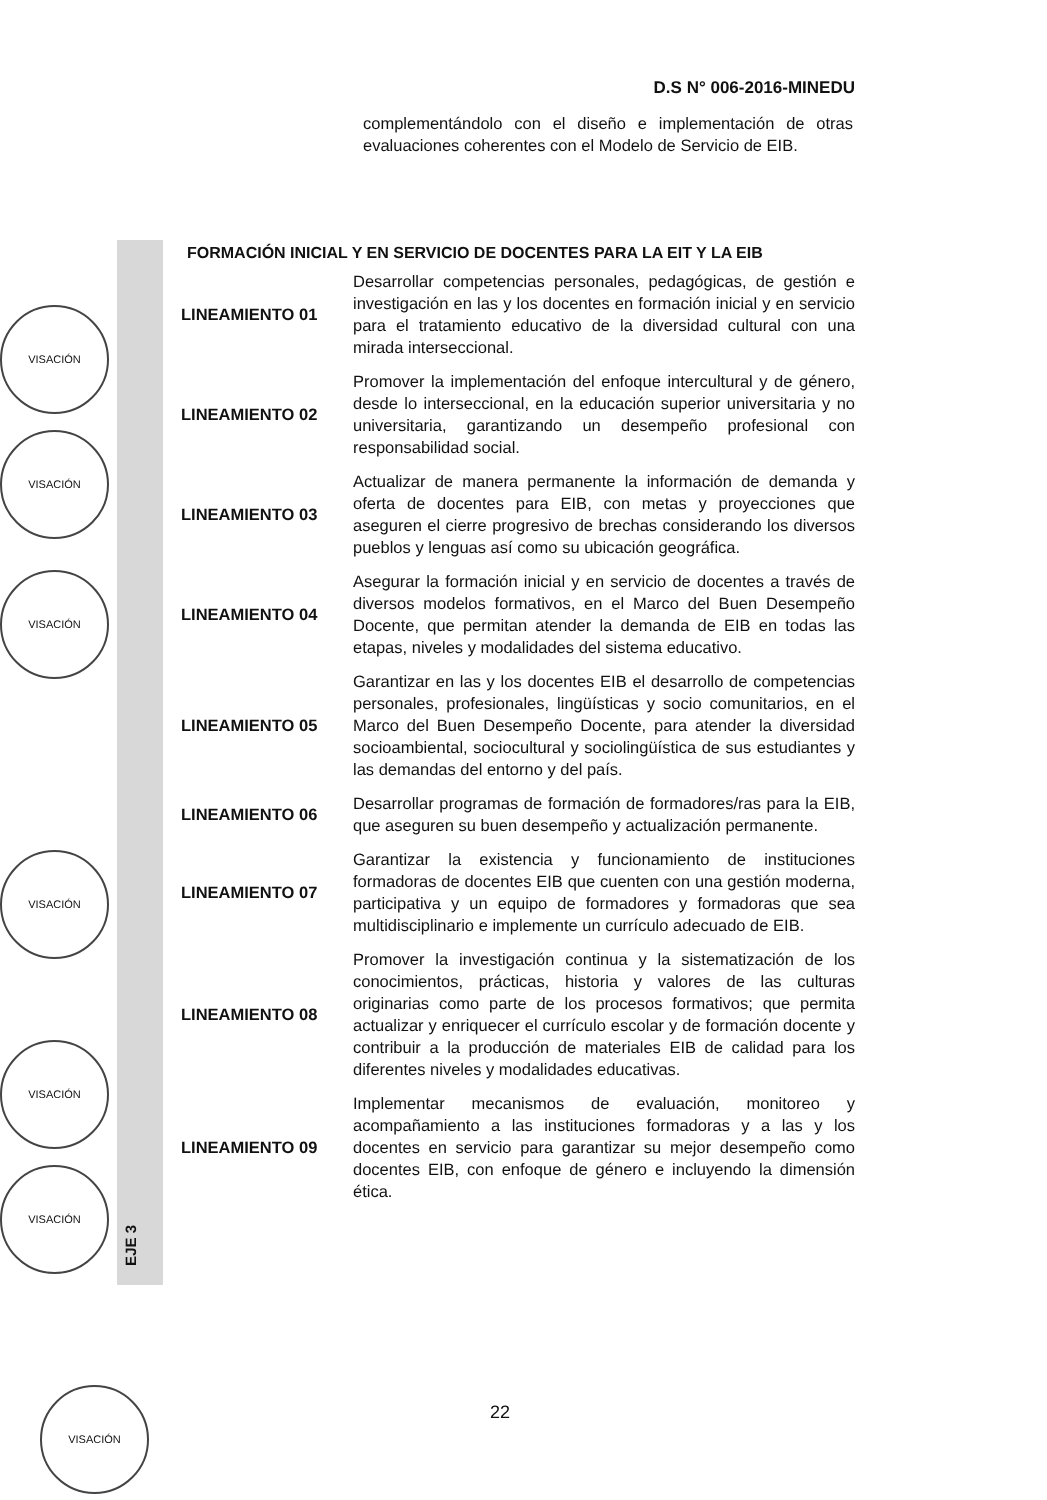D.S N° 006-2016-MINEDU
complementándolo con el diseño e implementación de otras evaluaciones coherentes con el Modelo de Servicio de EIB.
EJE 3
FORMACIÓN INICIAL Y EN SERVICIO DE DOCENTES PARA LA EIT Y LA EIB
| LINEAMIENTO 01 | Desarrollar competencias personales, pedagógicas, de gestión e investigación en las y los docentes en formación inicial y en servicio para el tratamiento educativo de la diversidad cultural con una mirada interseccional. |
| LINEAMIENTO 02 | Promover la implementación del enfoque intercultural y de género, desde lo interseccional, en la educación superior universitaria y no universitaria, garantizando un desempeño profesional con responsabilidad social. |
| LINEAMIENTO 03 | Actualizar de manera permanente la información de demanda y oferta de docentes para EIB, con metas y proyecciones que aseguren el cierre progresivo de brechas considerando los diversos pueblos y lenguas así como su ubicación geográfica. |
| LINEAMIENTO 04 | Asegurar la formación inicial y en servicio de docentes a través de diversos modelos formativos, en el Marco del Buen Desempeño Docente, que permitan atender la demanda de EIB en todas las etapas, niveles y modalidades del sistema educativo. |
| LINEAMIENTO 05 | Garantizar en las y los docentes EIB el desarrollo de competencias personales, profesionales, lingüísticas y socio comunitarios, en el Marco del Buen Desempeño Docente, para atender la diversidad socioambiental, sociocultural y sociolingüística de sus estudiantes y las demandas del entorno y del país. |
| LINEAMIENTO 06 | Desarrollar programas de formación de formadores/ras para la EIB, que aseguren su buen desempeño y actualización permanente. |
| LINEAMIENTO 07 | Garantizar la existencia y funcionamiento de instituciones formadoras de docentes EIB que cuenten con una gestión moderna, participativa y un equipo de formadores y formadoras que sea multidisciplinario e implemente un currículo adecuado de EIB. |
| LINEAMIENTO 08 | Promover la investigación continua y la sistematización de los conocimientos, prácticas, historia y valores de las culturas originarias como parte de los procesos formativos; que permita actualizar y enriquecer el currículo escolar y de formación docente y contribuir a la producción de materiales EIB de calidad para los diferentes niveles y modalidades educativas. |
| LINEAMIENTO 09 | Implementar mecanismos de evaluación, monitoreo y acompañamiento a las instituciones formadoras y a las y los docentes en servicio para garantizar su mejor desempeño como docentes EIB, con enfoque de género e incluyendo la dimensión ética. |
VISACIÓN
VISACIÓN
VISACIÓN
VISACIÓN
VISACIÓN
VISACIÓN
22
VISACIÓN